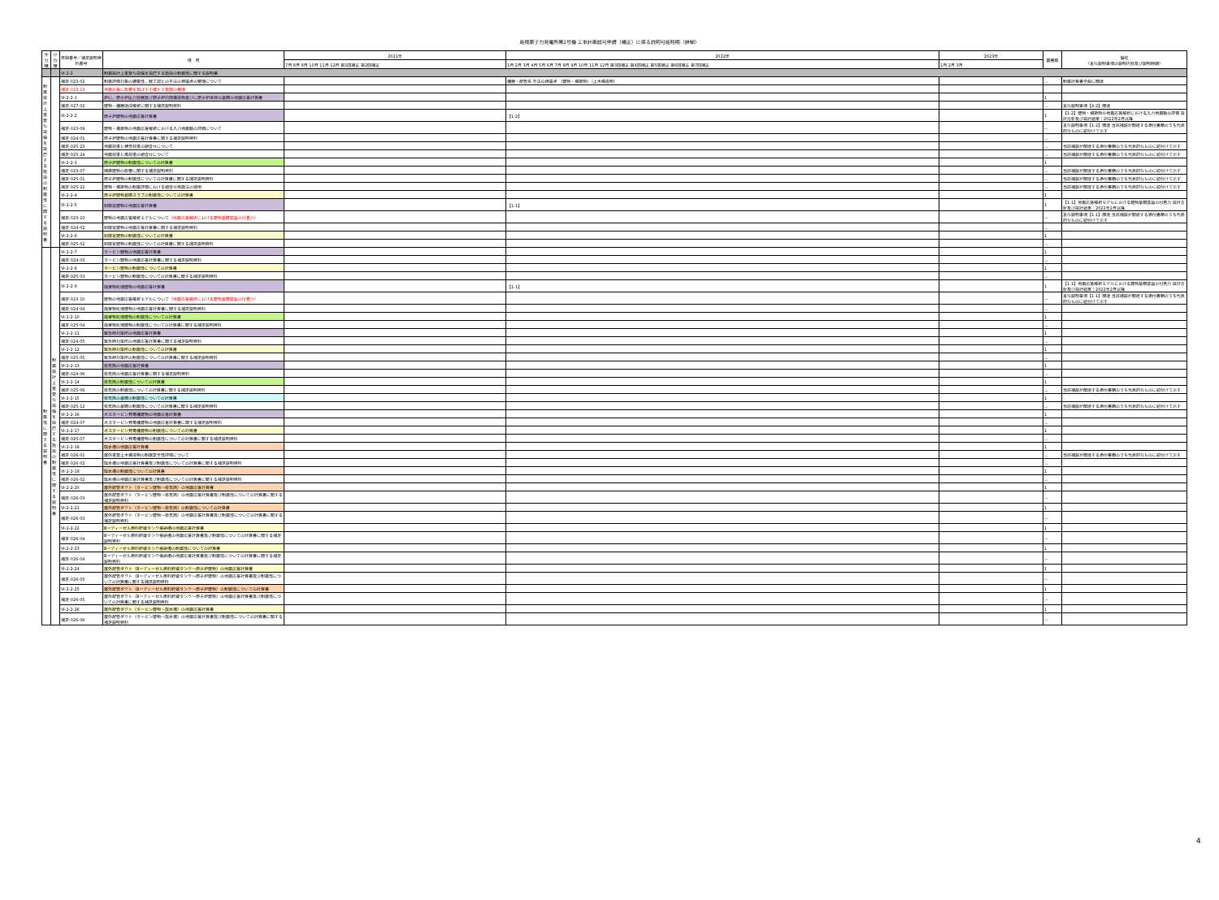島根原子力発電所第2号機 工事計画認可申請（補正）に係る説明可能時期（詳細）
| 大分類 | 小分類 | 目録番号／補足説明資料番号 | 項 目 | 2021年 | 2022年 | 2023年 | 図書数 | 備考 （主な説明事項の説明内容及び説明時期） |
| --- | --- | --- | --- | --- | --- | --- | --- | --- |
| | | | | 7月 8月 9月 10月 11月 12月 第1回補正 第2回補正 | 1月 2月 3月 4月 5月 6月 7月 8月 9月 10月 11月 12月 第3回補正 第4回補正 第5回補正 第6回補正 第7回補正 | 1月 2月 3月 | | |
| | | Ⅵ-2-2 | 耐震設計上重要な設備を設置する施設の耐震性に関する説明書 | | | | | |
| 耐震設計上重要な設備を設置する施設の耐震性に関する説明書 | | 補足-023-02 | 耐震評価対象の網羅性，既工認との手法の相違点の整理について | | 機器・配管系 手法の相違点 （建物・構築物）（土木構造物） | | － | 耐震計算書全般に関連 |
| | | 補足-023-13 | 地震応答に影響を及ぼす不確かさ要因の整理 | | | | | |
| | | Ⅵ-2-2-1 | 炉心，原子炉圧力容器及び原子炉内部構造物並びに原子炉本体の基礎の地震応答計算書 | | | | 1 | |
| | | 補足-027-02 | 建物－機器連成解析に関する補足説明資料 | | | | － | 主な説明事項【4-2】関連 |
| | | Ⅵ-2-2-2 | 原子炉建物の地震応答計算書 | | 【1-2】 | | 1 | 【1-2】建物・構築物の地震応答解析における入力地震動の評価 設計方針及び設計結果：2022年2月以降 |
| | | 補足-023-09 | 建物・構築物の地震応答解析における入力地震動の評価について | | | | － | 主な説明事項【1-2】関連 当該補説が関連する添付書類のうち代表的なものに紐付けて示す |
| | | 補足-024-01 | 原子炉建物の地震応答計算書に関する補足説明資料 | | | | － | |
| | | 補足-025-23 | 地震荷重と積雪荷重の組合せについて | | | | － | 当該補説が関連する添付書類のうち代表的なものに紐付けて示す |
| | | 補足-025-24 | 地震荷重と風荷重の組合せについて | | | | － | 当該補説が関連する添付書類のうち代表的なものに紐付けて示す |
| | | Ⅵ-2-2-3 | 原子炉建物の耐震性についての計算書 | | | | 1 | |
| | | 補足-023-07 | 隣接建物の影響に関する補足説明資料 | | | | － | 当該補説が関連する添付書類のうち代表的なものに紐付けて示す |
| | | 補足-025-01 | 原子炉建物の耐震性についての計算書に関する補足説明資料 | | | | － | 当該補説が関連する添付書類のうち代表的なものに紐付けて示す |
| | | 補足-025-22 | 建物・構築物の耐震評価における組合せ係数法の適用 | | | | － | 当該補説が関連する添付書類のうち代表的なものに紐付けて示す |
| | | Ⅵ-2-2-4 | 原子炉建物基礎スラブの耐震性についての計算書 | | | | 1 | |
| | | Ⅵ-2-2-5 | 制御室建物の地震応答計算書 | | 【1-1】 | | 1 | 【1-1】地震応答解析モデルにおける建物基礎底面の付着力 設計方針及び設計結果：2022年2月以降 |
| | | 補足-023-10 | 建物の地震応答解析モデルについて （地震応答解析における建物基礎底面の付着力） | | | | － | 主な説明事項【1-1】関連 当該補説が関連する添付書類のうち代表的なものに紐付けて示す |
| | | 補足-024-02 | 制御室建物の地震応答計算書に関する補足説明資料 | | | | － | |
| | | Ⅵ-2-2-6 | 制御室建物の耐震性についての計算書 | | | | 1 | |
| | | 補足-025-02 | 制御室建物の耐震性についての計算書に関する補足説明資料 | | | | － | |
| 耐震性に関する説明書 | 耐震設計上重要な設備を設置する施設の耐震性に関する説明書 | Ⅵ-2-2-7 | タービン建物の地震応答計算書 | | | | 1 | |
| | | 補足-024-03 | タービン建物の地震応答計算書に関する補足説明資料 | | | | － | |
| | | Ⅵ-2-2-8 | タービン建物の耐震性についての計算書 | | | | 1 | |
| | | 補足-025-03 | タービン建物の耐震性についての計算書に関する補足説明資料 | | | | － | |
| | | Ⅵ-2-2-9 | 廃棄物処理建物の地震応答計算書 | | 【1-1】 | | 1 | 【1-1】地震応答解析モデルにおける建物基礎底面の付着力 設計方針及び設計結果：2022年2月以降 |
| | | 補足-023-10 | 建物の地震応答解析モデルについて （地震応答解析における建物基礎底面の付着力） | | | | － | 主な説明事項【1-1】関連 当該補説が関連する添付書類のうち代表的なものに紐付けて示す |
| | | 補足-024-04 | 廃棄物処理建物の地震応答計算書に関する補足説明資料 | | | | － | |
| | | Ⅵ-2-2-10 | 廃棄物処理建物の耐震性についての計算書 | | | | 1 | |
| | | 補足-025-04 | 廃棄物処理建物の耐震性についての計算書に関する補足説明資料 | | | | － | |
| | | Ⅵ-2-2-11 | 緊急時対策所の地震応答計算書 | | | | 1 | |
| | | 補足-024-05 | 緊急時対策所の地震応答計算書に関する補足説明資料 | | | | － | |
| | | Ⅵ-2-2-12 | 緊急時対策所の耐震性についての計算書 | | | | 1 | |
| | | 補足-025-05 | 緊急時対策所の耐震性についての計算書に関する補足説明資料 | | | | － | |
| | | Ⅵ-2-2-13 | 排気筒の地震応答計算書 | | | | 1 | |
| | | 補足-024-06 | 排気筒の地震応答計算書に関する補足説明資料 | | | | － | |
| | | Ⅵ-2-2-14 | 排気筒の耐震性についての計算書 | | | | 1 | |
| | | 補足-025-06 | 排気筒の耐震性についての計算書に関する補足説明資料 | | | | － | 当該補説が関連する添付書類のうち代表的なものに紐付けて示す |
| | | Ⅵ-2-2-15 | 排気筒の基礎の耐震性についての計算書 | | | | 1 | |
| | | 補足-025-12 | 排気筒の基礎の耐震性についての計算書に関する補足説明資料 | | | | － | 当該補説が関連する添付書類のうち代表的なものに紐付けて示す |
| | | Ⅵ-2-2-16 | ガスタービン発電機建物の地震応答計算書 | | | | 1 | |
| | | 補足-024-07 | ガスタービン発電機建物の地震応答計算書に関する補足説明資料 | | | | － | |
| | | Ⅵ-2-2-17 | ガスタービン発電機建物の耐震性についての計算書 | | | | 1 | |
| | | 補足-025-07 | ガスタービン発電機建物の耐震性についての計算書に関する補足説明資料 | | | | － | |
| | | Ⅵ-2-2-18 | 取水槽の地震応答計算書 | | | | 1 | |
| | | 補足-026-01 | 屋外重要土木構造物の耐震安全性評価について | | | | － | 当該補説が関連する添付書類のうち代表的なものに紐付けて示す |
| | | 補足-026-02 | 取水槽の地震応答計算書及び耐震性についての計算書に関する補足説明資料 | | | | － | |
| | | Ⅵ-2-2-19 | 取水槽の耐震性についての計算書 | | | | 1 | |
| | | 補足-026-02 | 取水槽の地震応答計算書及び耐震性についての計算書に関する補足説明資料 | | | | － | |
| | | Ⅵ-2-2-20 | 屋外配管ダクト（タービン建物～排気筒）の地震応答計算書 | | | | 1 | |
| | | 補足-026-03 | 屋外配管ダクト（タービン建物～排気筒）の地震応答計算書及び耐震性についての計算書に関する補足説明資料 | | | | － | |
| | | Ⅵ-2-2-21 | 屋外配管ダクト（タービン建物～排気筒）の耐震性についての計算書 | | | | 1 | |
| | | 補足-026-03 | 屋外配管ダクト（タービン建物～排気筒）の地震応答計算書及び耐震性についての計算書に関する補足説明資料 | | | | － | |
| | | Ⅵ-2-2-22 | Bーディーゼル燃料貯蔵タンク格納槽の地震応答計算書 | | | | 1 | |
| | | 補足-026-04 | Bーディーゼル燃料貯蔵タンク格納槽の地震応答計算書及び耐震性についての計算書に関する補足説明資料 | | | | － | |
| | | Ⅵ-2-2-23 | Bーディーゼル燃料貯蔵タンク格納槽の耐震性についての計算書 | | | | 1 | |
| | | 補足-026-04 | Bーディーゼル燃料貯蔵タンク格納槽の地震応答計算書及び耐震性についての計算書に関する補足説明資料 | | | | － | |
| | | Ⅵ-2-2-24 | 屋外配管ダクト（Bーディーゼル燃料貯蔵タンク～原子炉建物）の地震応答計算書 | | | | 1 | |
| | | 補足-026-05 | 屋外配管ダクト（Bーディーゼル燃料貯蔵タンク～原子炉建物）の地震応答計算書及び耐震性についての計算書に関する補足説明資料 | | | | － | |
| | | Ⅵ-2-2-25 | 屋外配管ダクト（Bーディーゼル燃料貯蔵タンク～原子炉建物）の耐震性についての計算書 | | | | 1 | |
| | | 補足-026-05 | 屋外配管ダクト（Bーディーゼル燃料貯蔵タンク～原子炉建物）の地震応答計算書及び耐震性についての計算書に関する補足説明資料 | | | | － | |
| | | Ⅵ-2-2-26 | 屋外配管ダクト（タービン建物～放水槽）の地震応答計算書 | | | | 1 | |
| | | 補足-026-06 | 屋外配管ダクト（タービン建物～放水槽）の地震応答計算書及び耐震性についての計算書に関する補足説明資料 | | | | － | |
4